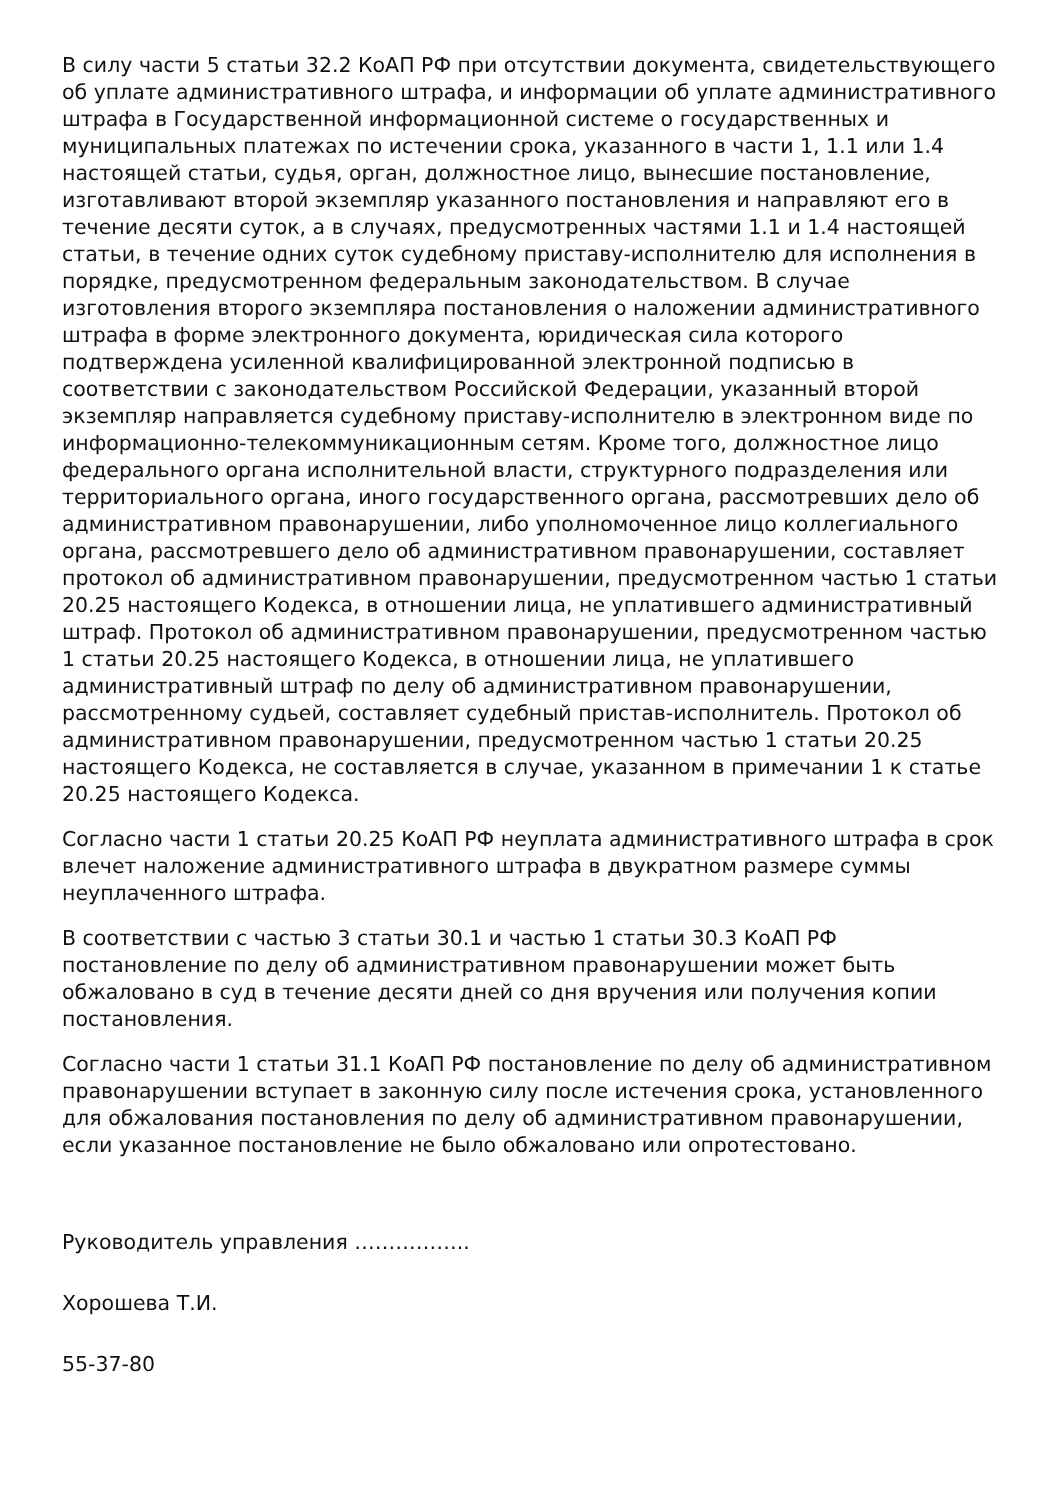В силу части 5 статьи 32.2 КоАП РФ при отсутствии документа, свидетельствующего об уплате административного штрафа, и информации об уплате административного штрафа в Государственной информационной системе о государственных и муниципальных платежах по истечении срока, указанного в части 1, 1.1 или 1.4 настоящей статьи, судья, орган, должностное лицо, вынесшие постановление, изготавливают второй экземпляр указанного постановления и направляют его в течение десяти суток, а в случаях, предусмотренных частями 1.1 и 1.4 настоящей статьи, в течение одних суток судебному приставу-исполнителю для исполнения в порядке, предусмотренном федеральным законодательством. В случае изготовления второго экземпляра постановления о наложении административного штрафа в форме электронного документа, юридическая сила которого подтверждена усиленной квалифицированной электронной подписью в соответствии с законодательством Российской Федерации, указанный второй экземпляр направляется судебному приставу-исполнителю в электронном виде по информационно-телекоммуникационным сетям. Кроме того, должностное лицо федерального органа исполнительной власти, структурного подразделения или территориального органа, иного государственного органа, рассмотревших дело об административном правонарушении, либо уполномоченное лицо коллегиального органа, рассмотревшего дело об административном правонарушении, составляет протокол об административном правонарушении, предусмотренном частью 1 статьи 20.25 настоящего Кодекса, в отношении лица, не уплатившего административный штраф. Протокол об административном правонарушении, предусмотренном частью 1 статьи 20.25 настоящего Кодекса, в отношении лица, не уплатившего административный штраф по делу об административном правонарушении, рассмотренному судьей, составляет судебный пристав-исполнитель. Протокол об административном правонарушении, предусмотренном частью 1 статьи 20.25 настоящего Кодекса, не составляется в случае, указанном в примечании 1 к статье 20.25 настоящего Кодекса.
Согласно части 1 статьи 20.25 КоАП РФ неуплата административного штрафа в срок влечет наложение административного штрафа в двукратном размере суммы неуплаченного штрафа.
В соответствии с частью 3 статьи 30.1 и частью 1 статьи 30.3 КоАП РФ постановление по делу об административном правонарушении может быть обжаловано в суд в течение десяти дней со дня вручения или получения копии постановления.
Согласно части 1 статьи 31.1 КоАП РФ постановление по делу об административном правонарушении вступает в законную силу после истечения срока, установленного для обжалования постановления по делу об административном правонарушении, если указанное постановление не было обжаловано или опротестовано.
Руководитель управления ……………..
Хорошева Т.И.
55-37-80